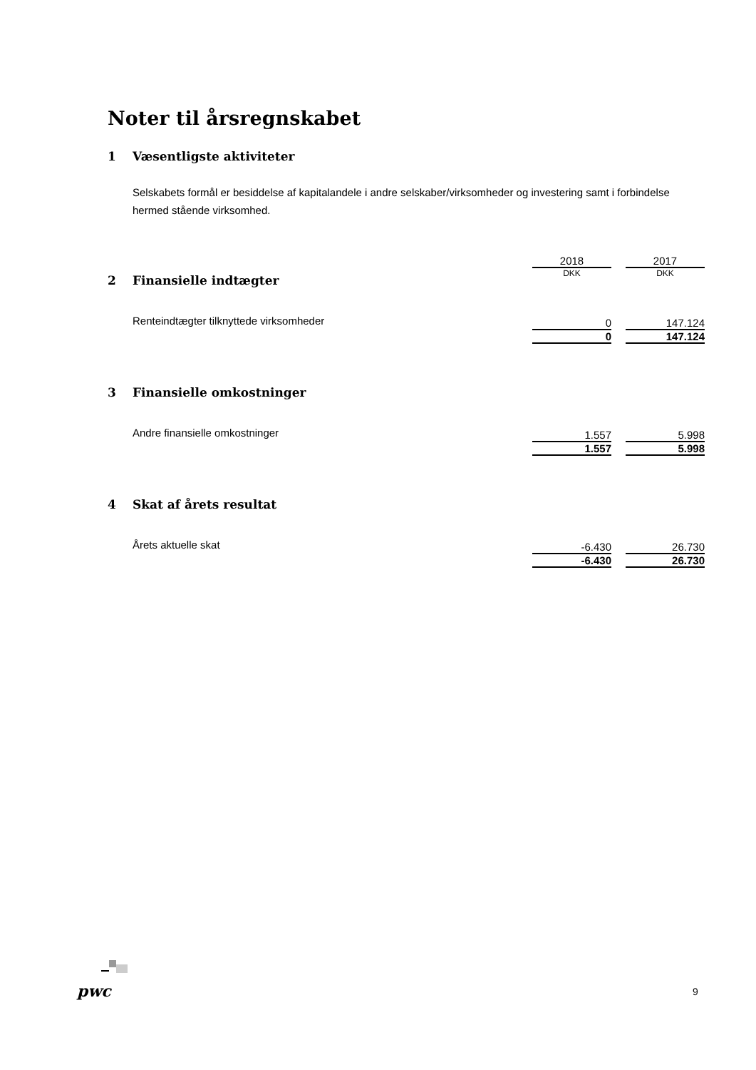Noter til årsregnskabet
1 Væsentligste aktiviteter
Selskabets formål er besiddelse af kapitalandele i andre selskaber/virksomheder og investering samt i forbindelse hermed stående virksomhed.
| | 2018 | | 2017 |
| 2 Finansielle indtægter | DKK | | DKK |
| Renteindtægter tilknyttede virksomheder | 0 | | 147.124 |
| | 0 | | 147.124 |
| 3 Finansielle omkostninger | | | |
| Andre finansielle omkostninger | 1.557 | | 5.998 |
| | 1.557 | | 5.998 |
| 4 Skat af årets resultat | | | |
| Årets aktuelle skat | -6.430 | | 26.730 |
| | -6.430 | | 26.730 |
pwc 9